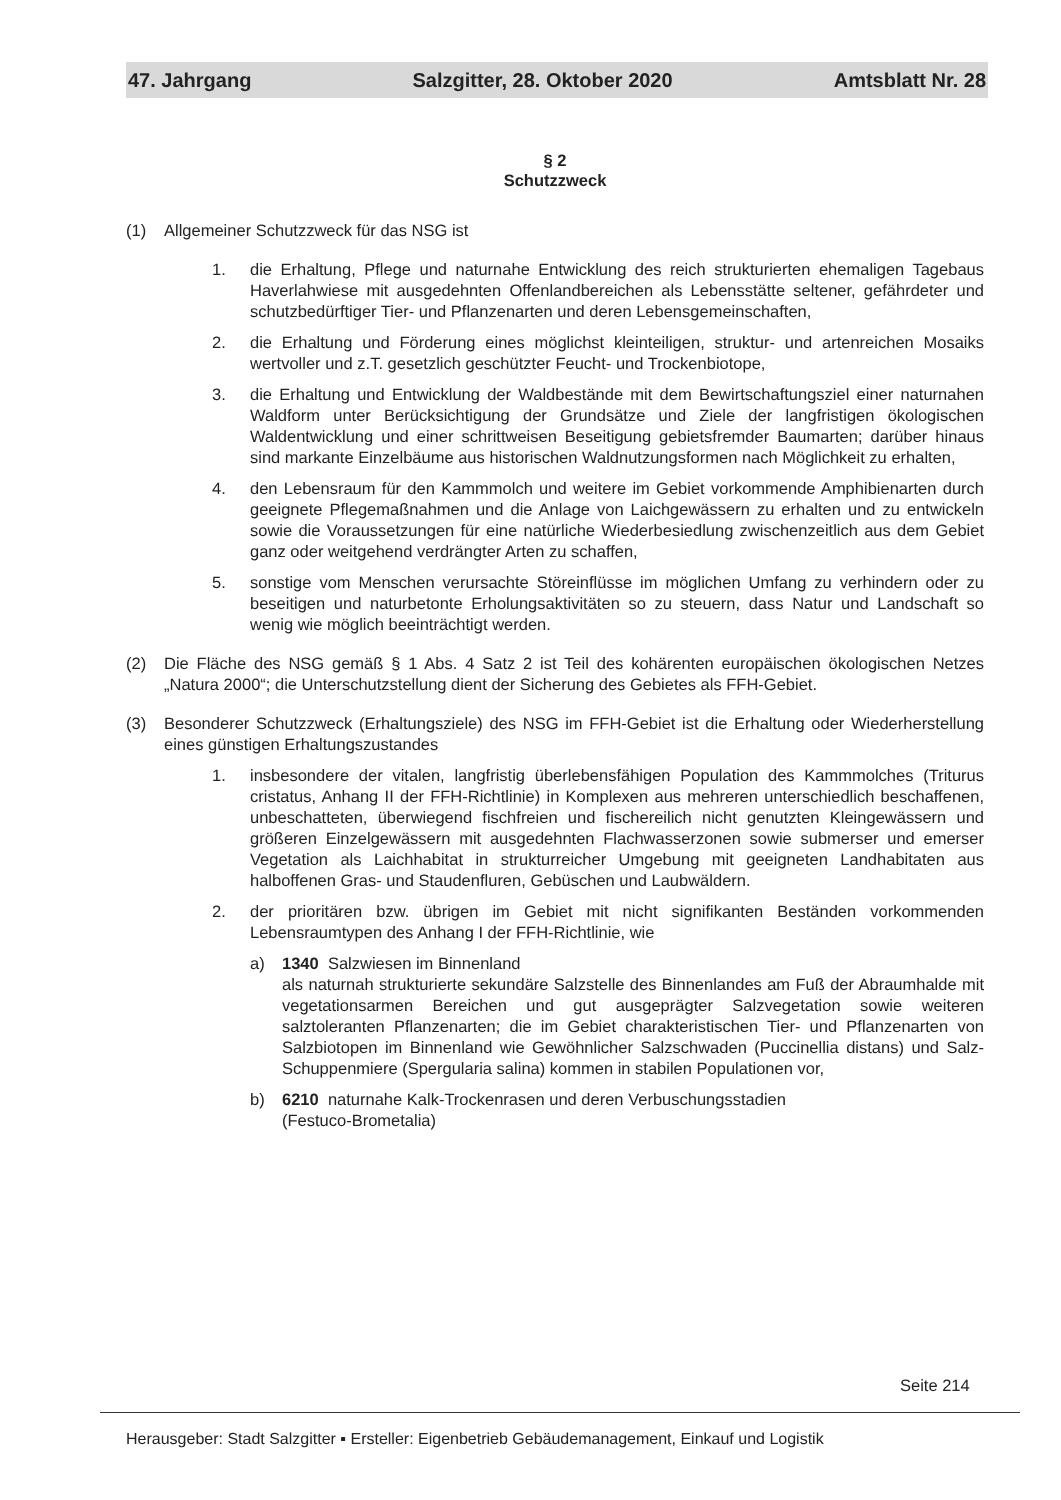47. Jahrgang Salzgitter, 28. Oktober 2020 Amtsblatt Nr. 28
§ 2
Schutzzweck
(1) Allgemeiner Schutzzweck für das NSG ist
1. die Erhaltung, Pflege und naturnahe Entwicklung des reich strukturierten ehemaligen Tagebaus Haverlahwiese mit ausgedehnten Offenlandbereichen als Lebensstätte seltener, gefährdeter und schutzbedürftiger Tier- und Pflanzenarten und deren Lebensgemeinschaften,
2. die Erhaltung und Förderung eines möglichst kleinteiligen, struktur- und artenreichen Mosaiks wertvoller und z.T. gesetzlich geschützter Feucht- und Trockenbiotope,
3. die Erhaltung und Entwicklung der Waldbestände mit dem Bewirtschaftungsziel einer naturnahen Waldform unter Berücksichtigung der Grundsätze und Ziele der langfristigen ökologischen Waldentwicklung und einer schrittweisen Beseitigung gebietsfremder Baumarten; darüber hinaus sind markante Einzelbäume aus historischen Waldnutzungsformen nach Möglichkeit zu erhalten,
4. den Lebensraum für den Kammmolch und weitere im Gebiet vorkommende Amphibienarten durch geeignete Pflegemaßnahmen und die Anlage von Laichgewässern zu erhalten und zu entwickeln sowie die Voraussetzungen für eine natürliche Wiederbesiedlung zwischenzeitlich aus dem Gebiet ganz oder weitgehend verdrängter Arten zu schaffen,
5. sonstige vom Menschen verursachte Störeinflüsse im möglichen Umfang zu verhindern oder zu beseitigen und naturbetonte Erholungsaktivitäten so zu steuern, dass Natur und Landschaft so wenig wie möglich beeinträchtigt werden.
(2) Die Fläche des NSG gemäß § 1 Abs. 4 Satz 2 ist Teil des kohärenten europäischen ökologischen Netzes „Natura 2000“; die Unterschutzstellung dient der Sicherung des Gebietes als FFH-Gebiet.
(3) Besonderer Schutzzweck (Erhaltungsziele) des NSG im FFH-Gebiet ist die Erhaltung oder Wiederherstellung eines günstigen Erhaltungszustandes
1. insbesondere der vitalen, langfristig überlebensfähigen Population des Kammmolches (Triturus cristatus, Anhang II der FFH-Richtlinie) in Komplexen aus mehreren unterschiedlich beschaffenen, unbeschatteten, überwiegend fischfreien und fischereilich nicht genutzten Kleingewässern und größeren Einzelgewässern mit ausgedehnten Flachwasserzonen sowie submerser und emerser Vegetation als Laichhabitat in strukturreicher Umgebung mit geeigneten Landhabitaten aus halboffenen Gras- und Staudenfluren, Gebüschen und Laubwäldern.
2. der prioritären bzw. übrigen im Gebiet mit nicht signifikanten Beständen vorkommenden Lebensraumtypen des Anhang I der FFH-Richtlinie, wie
a) 1340 Salzwiesen im Binnenland
als naturnah strukturierte sekundäre Salzstelle des Binnenlandes am Fuß der Abraumhalde mit vegetationsarmen Bereichen und gut ausgeprägter Salzvegetation sowie weiteren salztoleranten Pflanzenarten; die im Gebiet charakteristischen Tier- und Pflanzenarten von Salzbiotopen im Binnenland wie Gewöhnlicher Salzschwaden (Puccinellia distans) und Salz-Schuppenmiere (Spergularia salina) kommen in stabilen Populationen vor,
b) 6210 naturnahe Kalk-Trockenrasen und deren Verbuschungsstadien
(Festuco-Brometalia)
Seite 214
Herausgeber: Stadt Salzgitter ▪ Ersteller: Eigenbetrieb Gebäudemanagement, Einkauf und Logistik